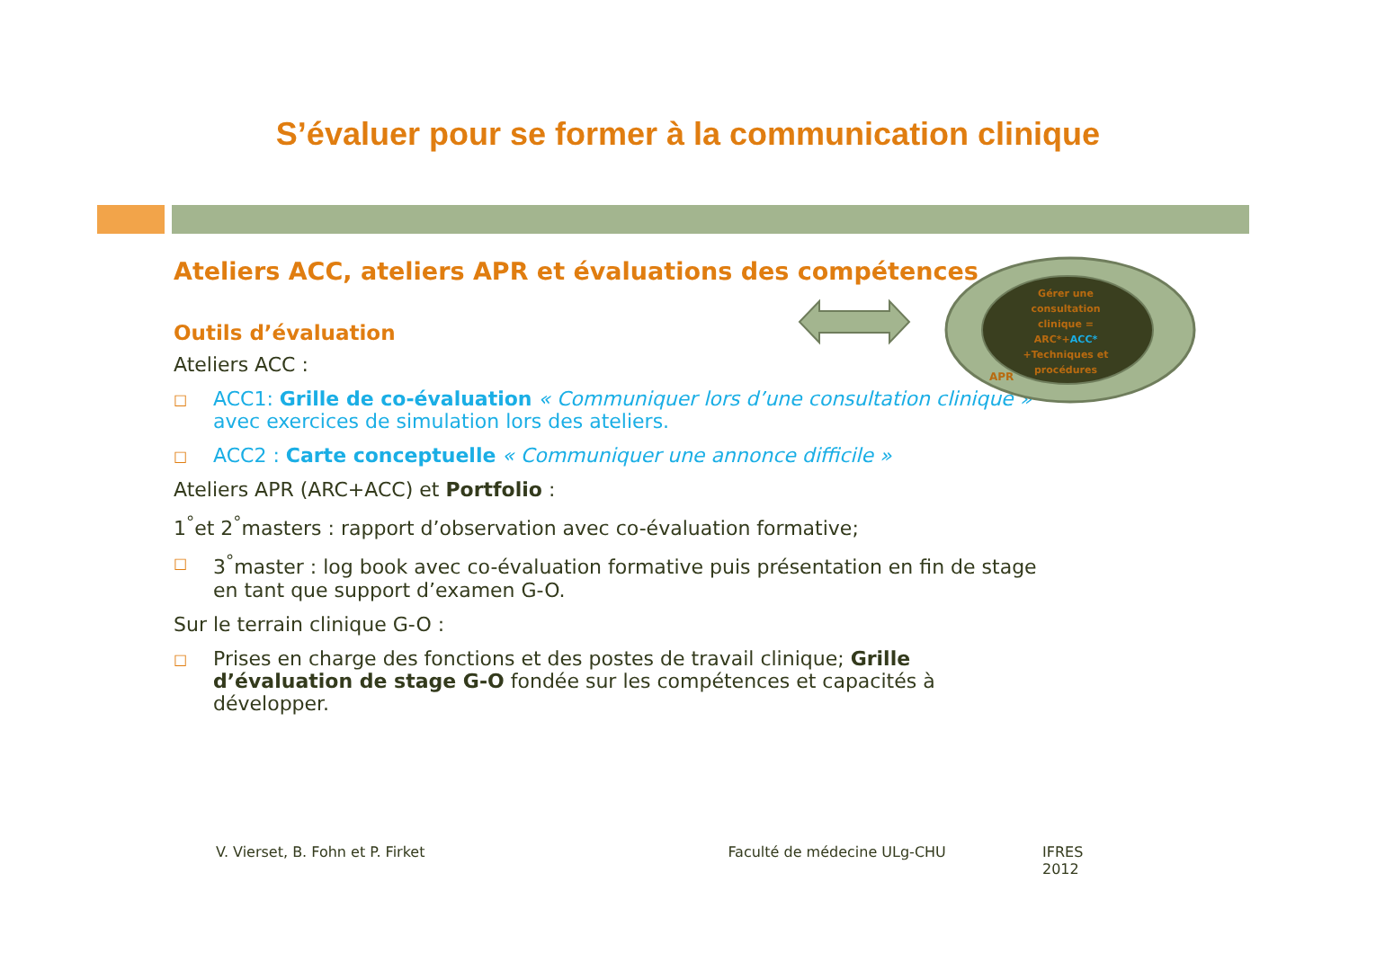S’évaluer pour se former à la communication clinique
Ateliers ACC, ateliers APR et évaluations des compétences
Outils d’évaluation
Ateliers ACC :
□ ACC1: Grille de co-évaluation « Communiquer lors d’une consultation clinique » avec exercices de simulation lors des ateliers.
□ ACC2 : Carte conceptuelle « Communiquer une annonce difficile »
Ateliers APR (ARC+ACC) et Portfolio :
1<sup>°</sup>et 2<sup>°</sup>masters : rapport d’observation avec co-évaluation formative;
□ 3<sup>°</sup>master : log book avec co-évaluation formative puis présentation en fin de stage en tant que support d’examen G-O.
Sur le terrain clinique G-O :
□ Prises en charge des fonctions et des postes de travail clinique; Grille d’évaluation de stage G-O fondée sur les compétences et capacités à développer.
Gérer une consultation clinique = ARC*+ACC* +Techniques et procédures
APR
V. Vierset, B. Fohn et P. Firket Faculté de médecine ULg-CHU IFRES 2012